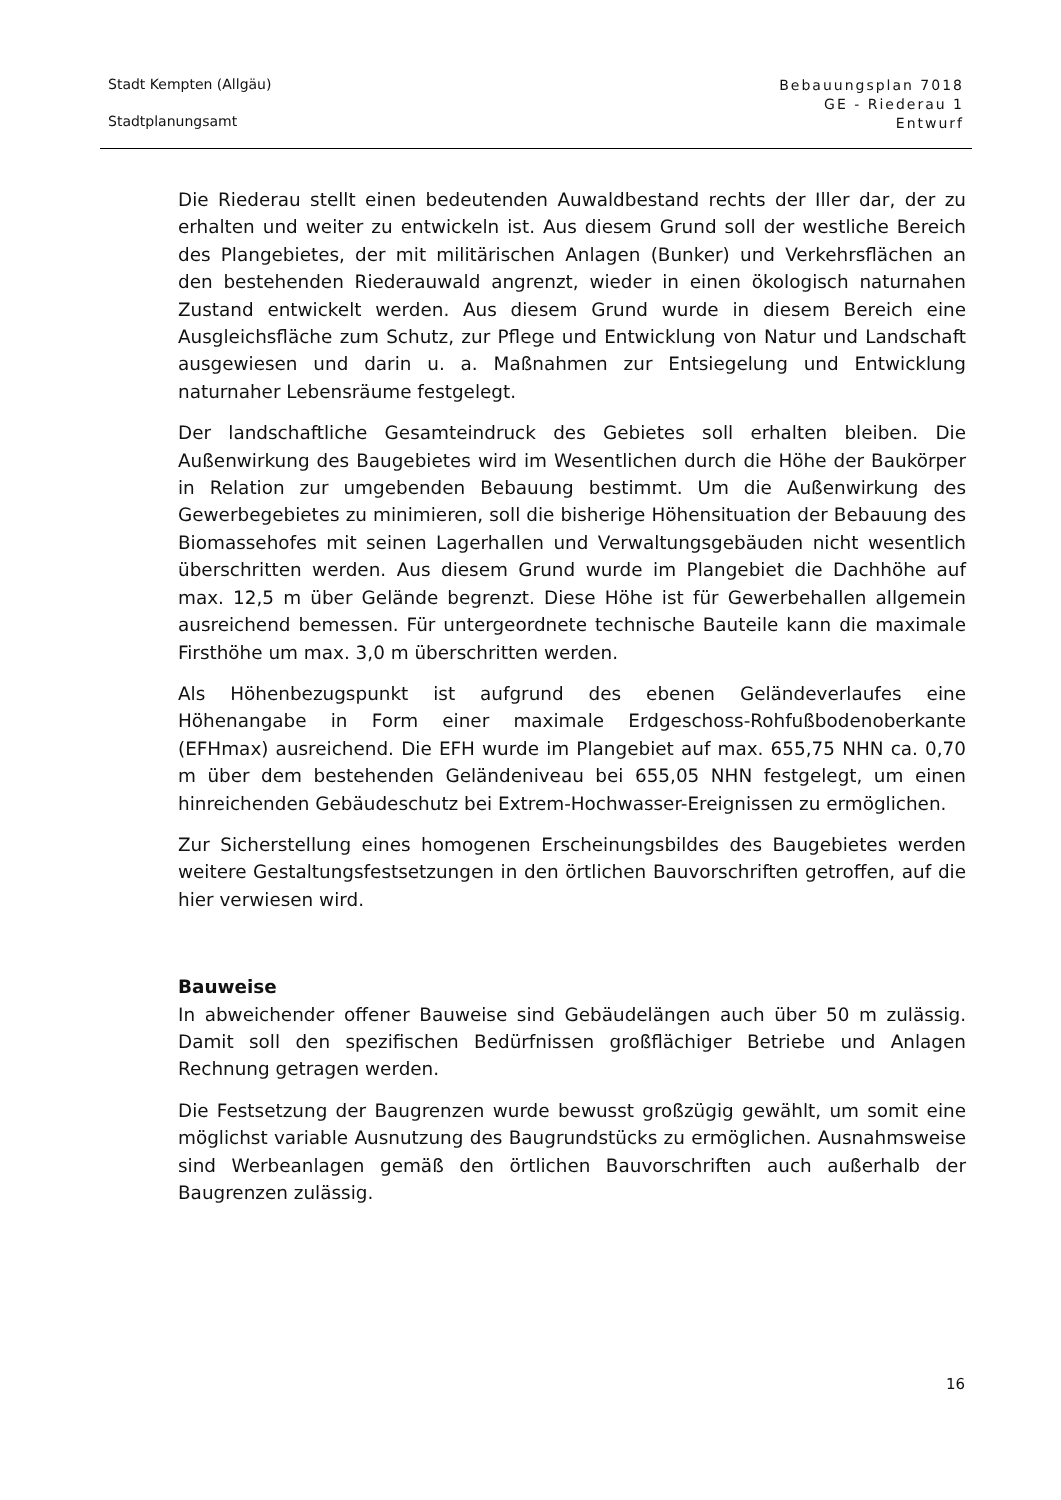Stadt Kempten (Allgäu)
Stadtplanungsamt
Bebauungsplan 7018
GE - Riederau 1
Entwurf
Die Riederau stellt einen bedeutenden Auwaldbestand rechts der Iller dar, der zu erhalten und weiter zu entwickeln ist. Aus diesem Grund soll der westliche Bereich des Plangebietes, der mit militärischen Anlagen (Bunker) und Verkehrsflächen an den bestehenden Riederauwald angrenzt, wieder in einen ökologisch naturnahen Zustand entwickelt werden. Aus diesem Grund wurde in diesem Bereich eine Ausgleichsfläche zum Schutz, zur Pflege und Entwicklung von Natur und Landschaft ausgewiesen und darin u. a. Maßnahmen zur Entsiegelung und Entwicklung naturnaher Lebensräume festgelegt.
Der landschaftliche Gesamteindruck des Gebietes soll erhalten bleiben. Die Außenwirkung des Baugebietes wird im Wesentlichen durch die Höhe der Baukörper in Relation zur umgebenden Bebauung bestimmt. Um die Außenwirkung des Gewerbegebietes zu minimieren, soll die bisherige Höhensituation der Bebauung des Biomassehofes mit seinen Lagerhallen und Verwaltungsgebäuden nicht wesentlich überschritten werden. Aus diesem Grund wurde im Plangebiet die Dachhöhe auf max. 12,5 m über Gelände begrenzt. Diese Höhe ist für Gewerbehallen allgemein ausreichend bemessen. Für untergeordnete technische Bauteile kann die maximale Firsthöhe um max. 3,0 m überschritten werden.
Als Höhenbezugspunkt ist aufgrund des ebenen Geländeverlaufes eine Höhenangabe in Form einer maximale Erdgeschoss-Rohfußbodenoberkante (EFHmax) ausreichend. Die EFH wurde im Plangebiet auf max. 655,75 NHN ca. 0,70 m über dem bestehenden Geländeniveau bei 655,05 NHN festgelegt, um einen hinreichenden Gebäudeschutz bei Extrem-Hochwasser-Ereignissen zu ermöglichen.
Zur Sicherstellung eines homogenen Erscheinungsbildes des Baugebietes werden weitere Gestaltungsfestsetzungen in den örtlichen Bauvorschriften getroffen, auf die hier verwiesen wird.
Bauweise
In abweichender offener Bauweise sind Gebäudelängen auch über 50 m zulässig. Damit soll den spezifischen Bedürfnissen großflächiger Betriebe und Anlagen Rechnung getragen werden.
Die Festsetzung der Baugrenzen wurde bewusst großzügig gewählt, um somit eine möglichst variable Ausnutzung des Baugrundstücks zu ermöglichen. Ausnahmsweise sind Werbeanlagen gemäß den örtlichen Bauvorschriften auch außerhalb der Baugrenzen zulässig.
16